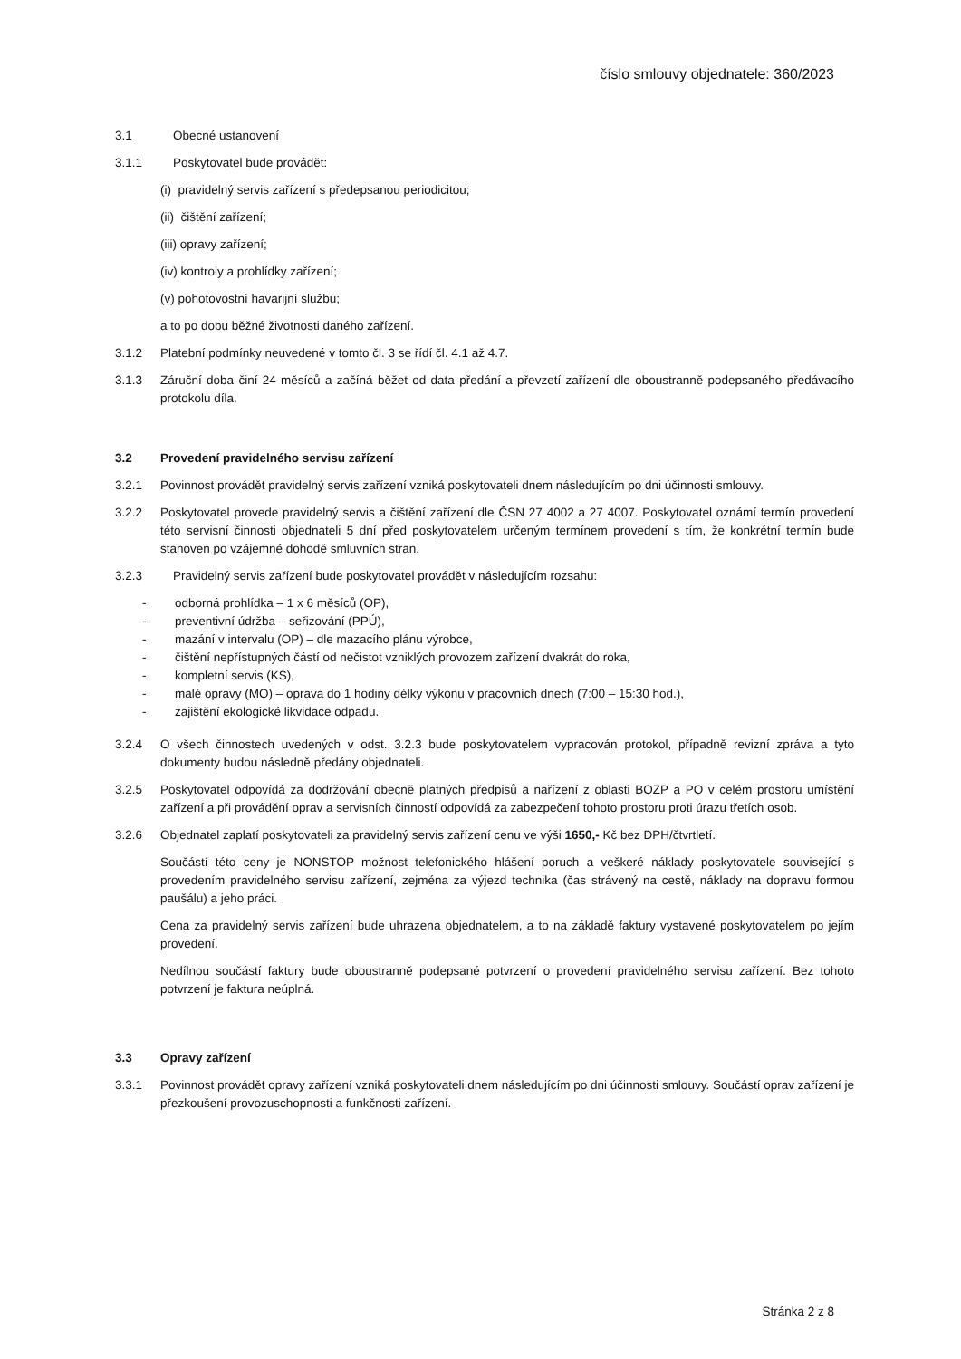číslo smlouvy objednatele: 360/2023
3.1 Obecné ustanovení
3.1.1 Poskytovatel bude provádět:
(i) pravidelný servis zařízení s předepsanou periodicitou;
(ii) čištění zařízení;
(iii) opravy zařízení;
(iv) kontroly a prohlídky zařízení;
(v) pohotovostní havarijní službu;
a to po dobu běžné životnosti daného zařízení.
3.1.2 Platební podmínky neuvedené v tomto čl. 3 se řídí čl. 4.1 až 4.7.
3.1.3 Záruční doba činí 24 měsíců a začíná běžet od data předání a převzetí zařízení dle oboustranně podepsaného předávacího protokolu díla.
3.2 Provedení pravidelného servisu zařízení
3.2.1 Povinnost provádět pravidelný servis zařízení vzniká poskytovateli dnem následujícím po dni účinnosti smlouvy.
3.2.2 Poskytovatel provede pravidelný servis a čištění zařízení dle ČSN 27 4002 a 27 4007. Poskytovatel oznámí termín provedení této servisní činnosti objednateli 5 dní před poskytovatelem určeným termínem provedení s tím, že konkrétní termín bude stanoven po vzájemné dohodě smluvních stran.
3.2.3 Pravidelný servis zařízení bude poskytovatel provádět v následujícím rozsahu:
- odborná prohlídka – 1 x 6 měsíců (OP),
- preventivní údržba – seřizování (PPÚ),
- mazání v intervalu (OP) – dle mazacího plánu výrobce,
- čištění nepřístupných částí od nečistot vzniklých provozem zařízení dvakrát do roka,
- kompletní servis (KS),
- malé opravy (MO) – oprava do 1 hodiny délky výkonu v pracovních dnech (7:00 – 15:30 hod.),
- zajištění ekologické likvidace odpadu.
3.2.4 O všech činnostech uvedených v odst. 3.2.3 bude poskytovatelem vypracován protokol, případně revizní zpráva a tyto dokumenty budou následně předány objednateli.
3.2.5 Poskytovatel odpovídá za dodržování obecně platných předpisů a nařízení z oblasti BOZP a PO v celém prostoru umístění zařízení a při provádění oprav a servisních činností odpovídá za zabezpečení tohoto prostoru proti úrazu třetích osob.
3.2.6 Objednatel zaplatí poskytovateli za pravidelný servis zařízení cenu ve výši 1650,- Kč bez DPH/čtvrtletí.
Součástí této ceny je NONSTOP možnost telefonického hlášení poruch a veškeré náklady poskytovatele související s provedením pravidelného servisu zařízení, zejména za výjezd technika (čas strávený na cestě, náklady na dopravu formou paušálu) a jeho práci.
Cena za pravidelný servis zařízení bude uhrazena objednatelem, a to na základě faktury vystavené poskytovatelem po jejím provedení.
Nedílnou součástí faktury bude oboustranně podepsané potvrzení o provedení pravidelného servisu zařízení. Bez tohoto potvrzení je faktura neúplná.
3.3 Opravy zařízení
3.3.1 Povinnost provádět opravy zařízení vzniká poskytovateli dnem následujícím po dni účinnosti smlouvy. Součástí oprav zařízení je přezkoušení provozuschopnosti a funkčnosti zařízení.
Stránka 2 z 8